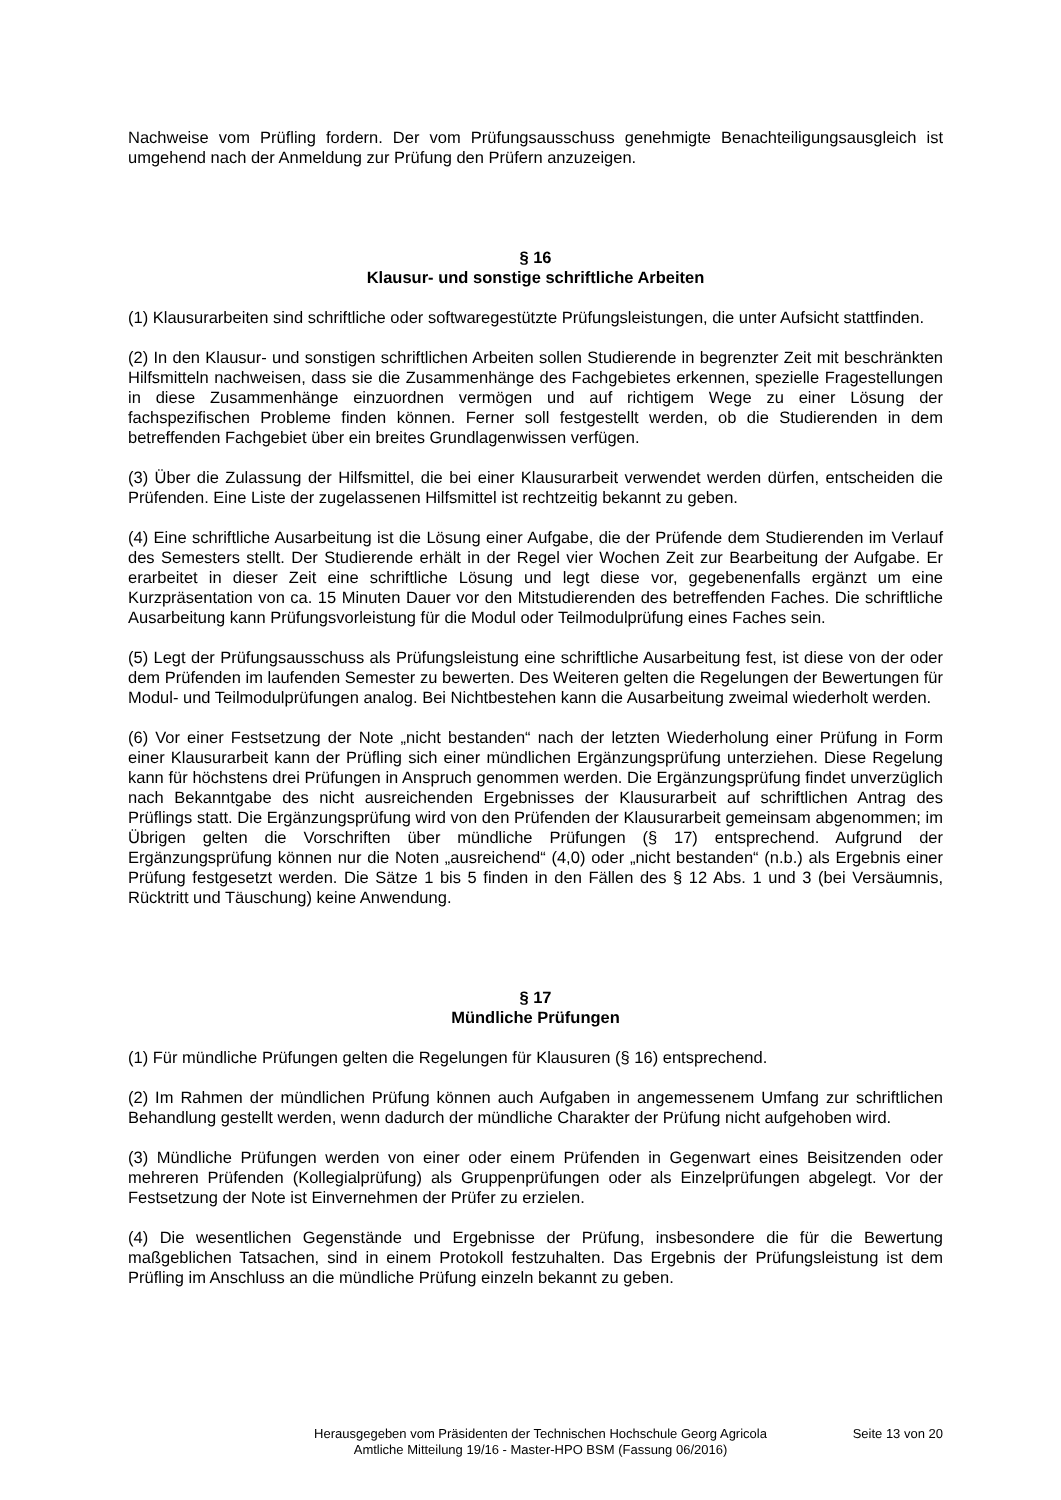Nachweise vom Prüfling fordern. Der vom Prüfungsausschuss genehmigte Benachteiligungsausgleich ist umgehend nach der Anmeldung zur Prüfung den Prüfern anzuzeigen.
§ 16
Klausur- und sonstige schriftliche Arbeiten
(1) Klausurarbeiten sind schriftliche oder softwaregestützte Prüfungsleistungen, die unter Aufsicht stattfinden.
(2) In den Klausur- und sonstigen schriftlichen Arbeiten sollen Studierende in begrenzter Zeit mit beschränkten Hilfsmitteln nachweisen, dass sie die Zusammenhänge des Fachgebietes erkennen, spezielle Fragestellungen in diese Zusammenhänge einzuordnen vermögen und auf richtigem Wege zu einer Lösung der fachspezifischen Probleme finden können. Ferner soll festgestellt werden, ob die Studierenden in dem betreffenden Fachgebiet über ein breites Grundlagenwissen verfügen.
(3) Über die Zulassung der Hilfsmittel, die bei einer Klausurarbeit verwendet werden dürfen, entscheiden die Prüfenden. Eine Liste der zugelassenen Hilfsmittel ist rechtzeitig bekannt zu geben.
(4) Eine schriftliche Ausarbeitung ist die Lösung einer Aufgabe, die der Prüfende dem Studierenden im Verlauf des Semesters stellt. Der Studierende erhält in der Regel vier Wochen Zeit zur Bearbeitung der Aufgabe. Er erarbeitet in dieser Zeit eine schriftliche Lösung und legt diese vor, gegebenenfalls ergänzt um eine Kurzpräsentation von ca. 15 Minuten Dauer vor den Mitstudierenden des betreffenden Faches. Die schriftliche Ausarbeitung kann Prüfungsvorleistung für die Modul oder Teilmodulprüfung eines Faches sein.
(5) Legt der Prüfungsausschuss als Prüfungsleistung eine schriftliche Ausarbeitung fest, ist diese von der oder dem Prüfenden im laufenden Semester zu bewerten. Des Weiteren gelten die Regelungen der Bewertungen für Modul- und Teilmodulprüfungen analog. Bei Nichtbestehen kann die Ausarbeitung zweimal wiederholt werden.
(6) Vor einer Festsetzung der Note „nicht bestanden“ nach der letzten Wiederholung einer Prüfung in Form einer Klausurarbeit kann der Prüfling sich einer mündlichen Ergänzungsprüfung unterziehen. Diese Regelung kann für höchstens drei Prüfungen in Anspruch genommen werden. Die Ergänzungsprüfung findet unverzüglich nach Bekanntgabe des nicht ausreichenden Ergebnisses der Klausurarbeit auf schriftlichen Antrag des Prüflings statt. Die Ergänzungsprüfung wird von den Prüfenden der Klausurarbeit gemeinsam abgenommen; im Übrigen gelten die Vorschriften über mündliche Prüfungen (§ 17) entsprechend. Aufgrund der Ergänzungsprüfung können nur die Noten „ausreichend“ (4,0) oder „nicht bestanden“ (n.b.) als Ergebnis einer Prüfung festgesetzt werden. Die Sätze 1 bis 5 finden in den Fällen des § 12 Abs. 1 und 3 (bei Versäumnis, Rücktritt und Täuschung) keine Anwendung.
§ 17
Mündliche Prüfungen
(1) Für mündliche Prüfungen gelten die Regelungen für Klausuren (§ 16) entsprechend.
(2) Im Rahmen der mündlichen Prüfung können auch Aufgaben in angemessenem Umfang zur schriftlichen Behandlung gestellt werden, wenn dadurch der mündliche Charakter der Prüfung nicht aufgehoben wird.
(3) Mündliche Prüfungen werden von einer oder einem Prüfenden in Gegenwart eines Beisitzenden oder mehreren Prüfenden (Kollegialprüfung) als Gruppenprüfungen oder als Einzelprüfungen abgelegt. Vor der Festsetzung der Note ist Einvernehmen der Prüfer zu erzielen.
(4) Die wesentlichen Gegenstände und Ergebnisse der Prüfung, insbesondere die für die Bewertung maßgeblichen Tatsachen, sind in einem Protokoll festzuhalten. Das Ergebnis der Prüfungsleistung ist dem Prüfling im Anschluss an die mündliche Prüfung einzeln bekannt zu geben.
Herausgegeben vom Präsidenten der Technischen Hochschule Georg Agricola
Amtliche Mitteilung 19/16 - Master-HPO BSM (Fassung 06/2016)
Seite 13 von 20